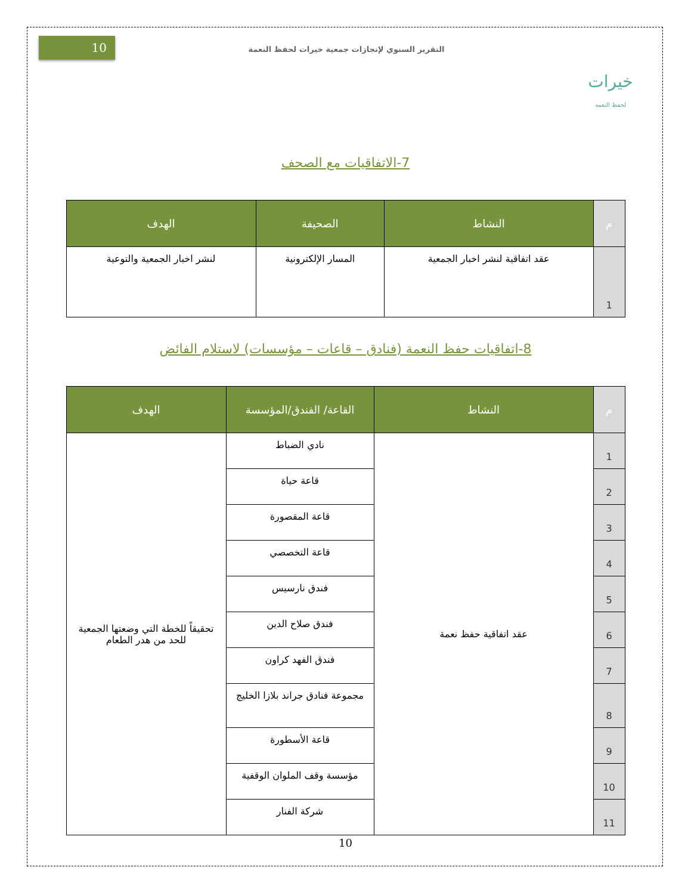خيرات
لحفظ النعمة
التقرير السنوي لإنجازات جمعية خيرات لحفظ النعمة
10
7-الاتفاقيات مع الصحف
| م | النشاط | الصحيفة | الهدف |
| --- | --- | --- | --- |
| 1 | عقد اتفاقية لنشر اخبار الجمعية | المسار الإلكترونية | لنشر اخبار الجمعية والتوعية |
8-اتفاقيات حفظ النعمة (فنادق – قاعات – مؤسسات) لاستلام الفائض
| م | النشاط | القاعة/ الفندق/المؤسسة | الهدف |
| --- | --- | --- | --- |
| 1 | عقد اتفاقية حفظ نعمة | نادي الضباط | تحقيقاً للخطة التي وضعتها الجمعية للحد من هدر الطعام |
| 2 | | قاعة حياة | |
| 3 | | قاعة المقصورة | |
| 4 | | قاعة التخصصي | |
| 5 | | فندق نارسيس | |
| 6 | | فندق صلاح الدين | |
| 7 | | فندق الفهد كراون | |
| 8 | | مجموعة فنادق جراند بلازا الخليج | |
| 9 | | قاعة الأسطورة | |
| 10 | | مؤسسة وقف الملوان الوقفية | |
| 11 | | شركة الفنار | |
10